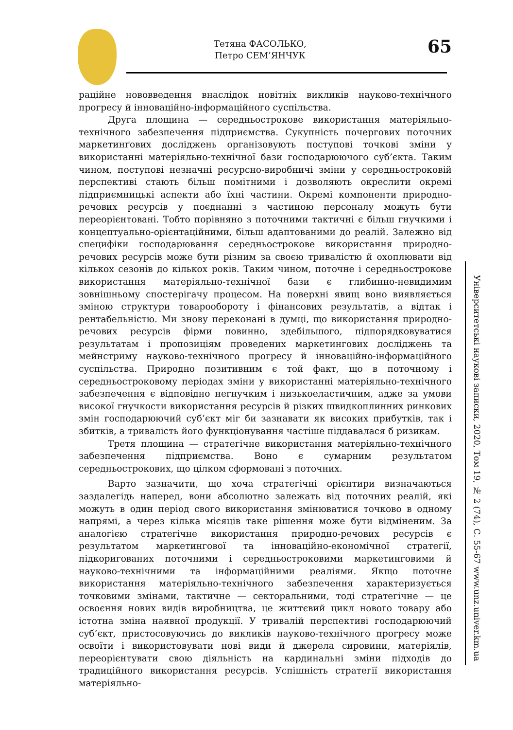Тетяна ФАСОЛЬКО,
Петро СЕМ’ЯНЧУК
65
раційне нововведення внаслідок новітніх викликів науково-технічного прогресу й інноваційно-інформаційного суспільства.
Друга площина — середньострокове використання матеріяльно-технічного забезпечення підприємства. Сукупність почергових поточних маркетинґових досліджень організовують поступові точкові зміни у використанні матеріяльно-технічної бази господарюючого суб’єкта. Таким чином, поступові незначні ресурсно-виробничі зміни у середньостроковій перспективі стають більш помітними і дозволяють окреслити окремі підприємницькі аспекти або їхні частини. Окремі компоненти природно-речових ресурсів у поєднанні з частиною персоналу можуть бути переорієнтовані. Тобто порівняно з поточними тактичні є більш гнучкими і концептуально-орієнтаційними, більш адаптованими до реалій. Залежно від специфіки господарювання середньострокове використання природно-речових ресурсів може бути різним за своєю тривалістю й охоплювати від кількох сезонів до кількох років. Таким чином, поточне і середньострокове використання матеріяльно-технічної бази є глибинно-невидимим зовнішньому спостерігачу процесом. На поверхні явищ воно виявляється зміною структури товарообороту і фінансових результатів, а відтак і рентабельністю. Ми знову переконані в думці, що використання природно-речових ресурсів фірми повинно, здебільшого, підпорядковуватися результатам і пропозиціям проведених маркетингових досліджень та мейнстриму науково-технічного прогресу й інноваційно-інформаційного суспільства. Природно позитивним є той факт, що в поточному і середньостроковому періодах зміни у використанні матеріяльно-технічного забезпечення є відповідно негнучким і низькоеластичним, адже за умови високої гнучкости використання ресурсів й різких швидкоплинних ринкових змін господарюючий суб’єкт міг би зазнавати як високих прибутків, так і збитків, а тривалість його функціонування частіше піддавалася б ризикам.
Третя площина — стратегічне використання матеріяльно-технічного забезпечення підприємства. Воно є сумарним результатом середньострокових, що цілком сформовані з поточних.
Варто зазначити, що хоча стратегічні орієнтири визначаються заздалегідь наперед, вони абсолютно залежать від поточних реалій, які можуть в один період свого використання змінюватися точково в одному напрямі, а через кілька місяців таке рішення може бути відміненим. За аналогією стратегічне використання природно-речових ресурсів є результатом маркетингової та інноваційно-економічної стратегії, підкоригованих поточними і середньостроковими маркетинговими й науково-технічними та інформаційними реаліями. Якщо поточне використання матеріяльно-технічного забезпечення характеризується точковими змінами, тактичне — секторальними, тоді стратегічне — це освоєння нових видів виробництва, це життєвий цикл нового товару або істотна зміна наявної продукції. У тривалій перспективі господарюючий суб’єкт, пристосовуючись до викликів науково-технічного прогресу може освоїти і використовувати нові види й джерела сировини, матеріялів, переорієнтувати свою діяльність на кардинальні зміни підходів до традиційного використання ресурсів. Успішність стратегії використання матеріяльно-
Університетські наукові записки, 2020, Том 19, № 2 (74), С. 55-67 www.unz.univer.km.ua